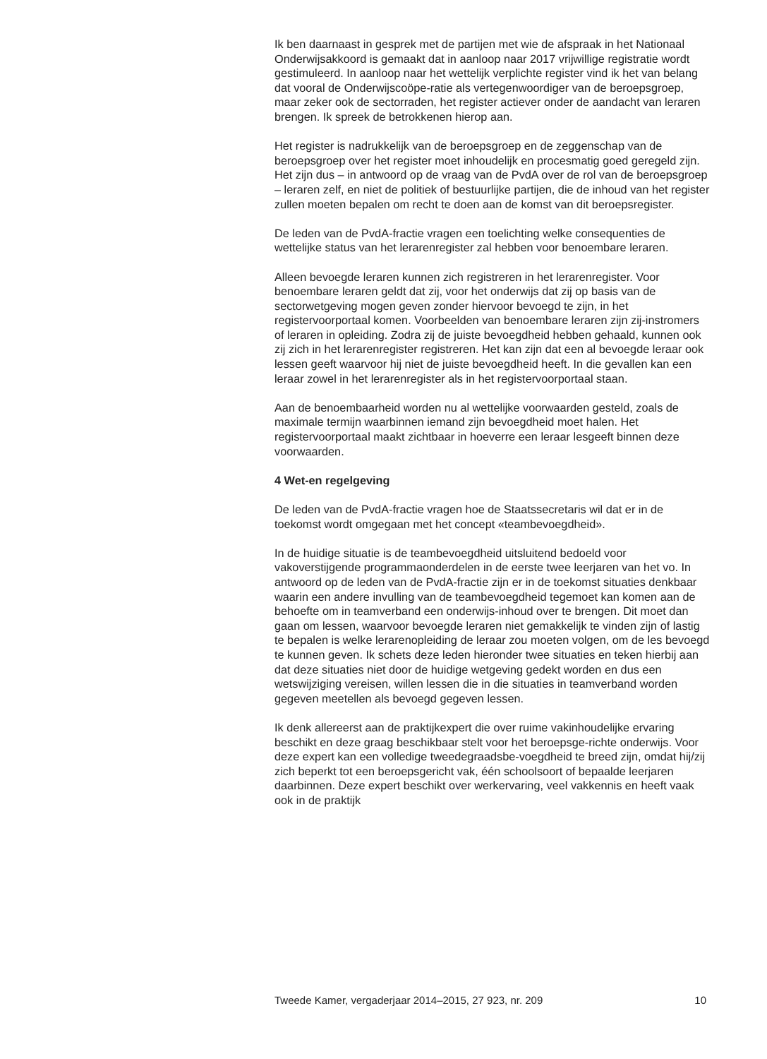Ik ben daarnaast in gesprek met de partijen met wie de afspraak in het Nationaal Onderwijsakkoord is gemaakt dat in aanloop naar 2017 vrijwillige registratie wordt gestimuleerd. In aanloop naar het wettelijk verplichte register vind ik het van belang dat vooral de Onderwijscoöpe-ratie als vertegenwoordiger van de beroepsgroep, maar zeker ook de sectorraden, het register actiever onder de aandacht van leraren brengen. Ik spreek de betrokkenen hierop aan.
Het register is nadrukkelijk van de beroepsgroep en de zeggenschap van de beroepsgroep over het register moet inhoudelijk en procesmatig goed geregeld zijn. Het zijn dus – in antwoord op de vraag van de PvdA over de rol van de beroepsgroep – leraren zelf, en niet de politiek of bestuurlijke partijen, die de inhoud van het register zullen moeten bepalen om recht te doen aan de komst van dit beroepsregister.
De leden van de PvdA-fractie vragen een toelichting welke consequenties de wettelijke status van het lerarenregister zal hebben voor benoembare leraren.
Alleen bevoegde leraren kunnen zich registreren in het lerarenregister. Voor benoembare leraren geldt dat zij, voor het onderwijs dat zij op basis van de sectorwetgeving mogen geven zonder hiervoor bevoegd te zijn, in het registervoorportaal komen. Voorbeelden van benoembare leraren zijn zij-instromers of leraren in opleiding. Zodra zij de juiste bevoegdheid hebben gehaald, kunnen ook zij zich in het lerarenregister registreren. Het kan zijn dat een al bevoegde leraar ook lessen geeft waarvoor hij niet de juiste bevoegdheid heeft. In die gevallen kan een leraar zowel in het lerarenregister als in het registervoorportaal staan.
Aan de benoembaarheid worden nu al wettelijke voorwaarden gesteld, zoals de maximale termijn waarbinnen iemand zijn bevoegdheid moet halen. Het registervoorportaal maakt zichtbaar in hoeverre een leraar lesgeeft binnen deze voorwaarden.
4 Wet-en regelgeving
De leden van de PvdA-fractie vragen hoe de Staatssecretaris wil dat er in de toekomst wordt omgegaan met het concept «teambevoegdheid».
In de huidige situatie is de teambevoegdheid uitsluitend bedoeld voor vakoverstijgende programmaonderdelen in de eerste twee leerjaren van het vo. In antwoord op de leden van de PvdA-fractie zijn er in de toekomst situaties denkbaar waarin een andere invulling van de teambevoegdheid tegemoet kan komen aan de behoefte om in teamverband een onderwijs-inhoud over te brengen. Dit moet dan gaan om lessen, waarvoor bevoegde leraren niet gemakkelijk te vinden zijn of lastig te bepalen is welke lerarenopleiding de leraar zou moeten volgen, om de les bevoegd te kunnen geven. Ik schets deze leden hieronder twee situaties en teken hierbij aan dat deze situaties niet door de huidige wetgeving gedekt worden en dus een wetswijziging vereisen, willen lessen die in die situaties in teamverband worden gegeven meetellen als bevoegd gegeven lessen.
Ik denk allereerst aan de praktijkexpert die over ruime vakinhoudelijke ervaring beschikt en deze graag beschikbaar stelt voor het beroepsge-richte onderwijs. Voor deze expert kan een volledige tweedegraadsbe-voegdheid te breed zijn, omdat hij/zij zich beperkt tot een beroepsgericht vak, één schoolsoort of bepaalde leerjaren daarbinnen. Deze expert beschikt over werkervaring, veel vakkennis en heeft vaak ook in de praktijk
Tweede Kamer, vergaderjaar 2014–2015, 27 923, nr. 209 10